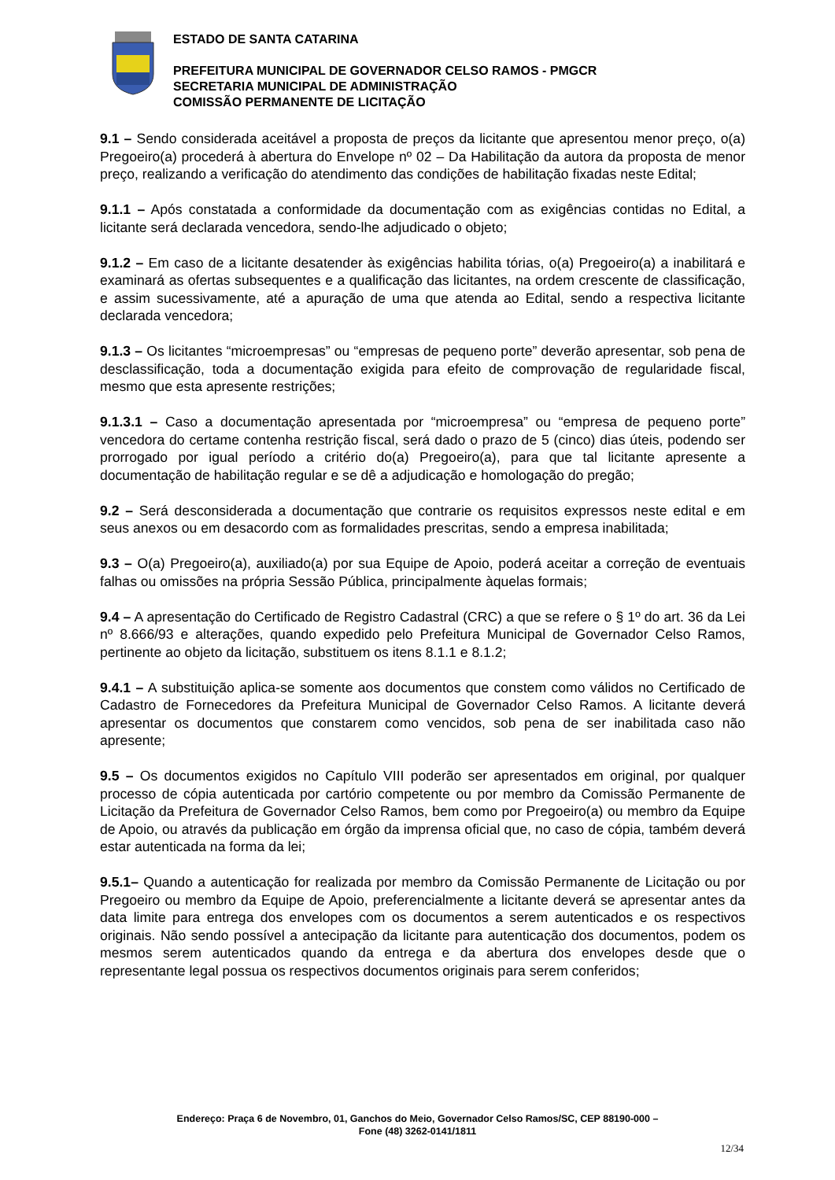ESTADO DE SANTA CATARINA
PREFEITURA MUNICIPAL DE GOVERNADOR CELSO RAMOS - PMGCR
SECRETARIA MUNICIPAL DE ADMINISTRAÇÃO
COMISSÃO PERMANENTE DE LICITAÇÃO
9.1 – Sendo considerada aceitável a proposta de preços da licitante que apresentou menor preço, o(a) Pregoeiro(a) procederá à abertura do Envelope nº 02 – Da Habilitação da autora da proposta de menor preço, realizando a verificação do atendimento das condições de habilitação fixadas neste Edital;
9.1.1 – Após constatada a conformidade da documentação com as exigências contidas no Edital, a licitante será declarada vencedora, sendo-lhe adjudicado o objeto;
9.1.2 – Em caso de a licitante desatender às exigências habilita tórias, o(a) Pregoeiro(a) a inabilitará e examinará as ofertas subsequentes e a qualificação das licitantes, na ordem crescente de classificação, e assim sucessivamente, até a apuração de uma que atenda ao Edital, sendo a respectiva licitante declarada vencedora;
9.1.3 – Os licitantes “microempresas” ou “empresas de pequeno porte” deverão apresentar, sob pena de desclassificação, toda a documentação exigida para efeito de comprovação de regularidade fiscal, mesmo que esta apresente restrições;
9.1.3.1 – Caso a documentação apresentada por “microempresa” ou “empresa de pequeno porte” vencedora do certame contenha restrição fiscal, será dado o prazo de 5 (cinco) dias úteis, podendo ser prorrogado por igual período a critério do(a) Pregoeiro(a), para que tal licitante apresente a documentação de habilitação regular e se dê a adjudicação e homologação do pregão;
9.2 – Será desconsiderada a documentação que contrarie os requisitos expressos neste edital e em seus anexos ou em desacordo com as formalidades prescritas, sendo a empresa inabilitada;
9.3 – O(a) Pregoeiro(a), auxiliado(a) por sua Equipe de Apoio, poderá aceitar a correção de eventuais falhas ou omissões na própria Sessão Pública, principalmente àquelas formais;
9.4 – A apresentação do Certificado de Registro Cadastral (CRC) a que se refere o § 1º do art. 36 da Lei nº 8.666/93 e alterações, quando expedido pelo Prefeitura Municipal de Governador Celso Ramos, pertinente ao objeto da licitação, substituem os itens 8.1.1 e 8.1.2;
9.4.1 – A substituição aplica-se somente aos documentos que constem como válidos no Certificado de Cadastro de Fornecedores da Prefeitura Municipal de Governador Celso Ramos. A licitante deverá apresentar os documentos que constarem como vencidos, sob pena de ser inabilitada caso não apresente;
9.5 – Os documentos exigidos no Capítulo VIII poderão ser apresentados em original, por qualquer processo de cópia autenticada por cartório competente ou por membro da Comissão Permanente de Licitação da Prefeitura de Governador Celso Ramos, bem como por Pregoeiro(a) ou membro da Equipe de Apoio, ou através da publicação em órgão da imprensa oficial que, no caso de cópia, também deverá estar autenticada na forma da lei;
9.5.1– Quando a autenticação for realizada por membro da Comissão Permanente de Licitação ou por Pregoeiro ou membro da Equipe de Apoio, preferencialmente a licitante deverá se apresentar antes da data limite para entrega dos envelopes com os documentos a serem autenticados e os respectivos originais. Não sendo possível a antecipação da licitante para autenticação dos documentos, podem os mesmos serem autenticados quando da entrega e da abertura dos envelopes desde que o representante legal possua os respectivos documentos originais para serem conferidos;
Endereço: Praça 6 de Novembro, 01, Ganchos do Meio, Governador Celso Ramos/SC, CEP 88190-000 –
Fone (48) 3262-0141/1811
12/34